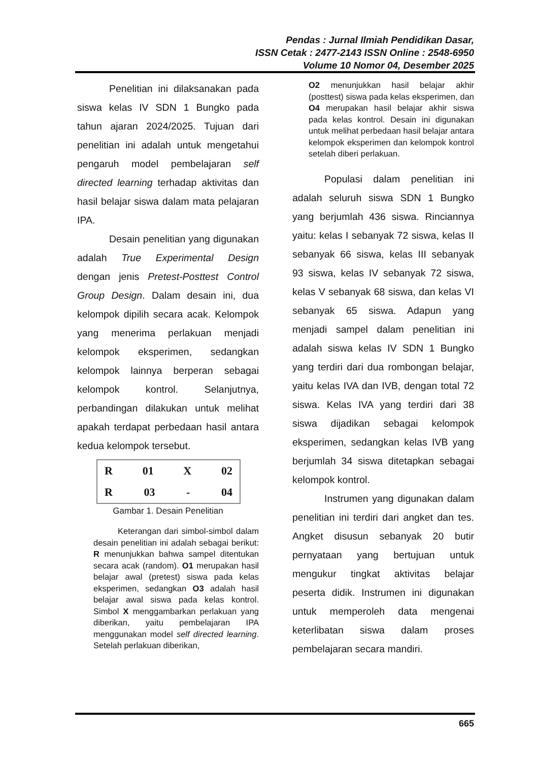Pendas : Jurnal Ilmiah Pendidikan Dasar,
ISSN Cetak : 2477-2143 ISSN Online : 2548-6950
Volume 10 Nomor 04, Desember 2025
Penelitian ini dilaksanakan pada siswa kelas IV SDN 1 Bungko pada tahun ajaran 2024/2025. Tujuan dari penelitian ini adalah untuk mengetahui pengaruh model pembelajaran self directed learning terhadap aktivitas dan hasil belajar siswa dalam mata pelajaran IPA.
Desain penelitian yang digunakan adalah True Experimental Design dengan jenis Pretest-Posttest Control Group Design. Dalam desain ini, dua kelompok dipilih secara acak. Kelompok yang menerima perlakuan menjadi kelompok eksperimen, sedangkan kelompok lainnya berperan sebagai kelompok kontrol. Selanjutnya, perbandingan dilakukan untuk melihat apakah terdapat perbedaan hasil antara kedua kelompok tersebut.
R 01 X 02
R 03 - 04
Gambar 1. Desain Penelitian
Keterangan dari simbol-simbol dalam desain penelitian ini adalah sebagai berikut: R menunjukkan bahwa sampel ditentukan secara acak (random). O1 merupakan hasil belajar awal (pretest) siswa pada kelas eksperimen, sedangkan O3 adalah hasil belajar awal siswa pada kelas kontrol. Simbol X menggambarkan perlakuan yang diberikan, yaitu pembelajaran IPA menggunakan model self directed learning. Setelah perlakuan diberikan,
O2 menunjukkan hasil belajar akhir (posttest) siswa pada kelas eksperimen, dan O4 merupakan hasil belajar akhir siswa pada kelas kontrol. Desain ini digunakan untuk melihat perbedaan hasil belajar antara kelompok eksperimen dan kelompok kontrol setelah diberi perlakuan.
Populasi dalam penelitian ini adalah seluruh siswa SDN 1 Bungko yang berjumlah 436 siswa. Rinciannya yaitu: kelas I sebanyak 72 siswa, kelas II sebanyak 66 siswa, kelas III sebanyak 93 siswa, kelas IV sebanyak 72 siswa, kelas V sebanyak 68 siswa, dan kelas VI sebanyak 65 siswa. Adapun yang menjadi sampel dalam penelitian ini adalah siswa kelas IV SDN 1 Bungko yang terdiri dari dua rombongan belajar, yaitu kelas IVA dan IVB, dengan total 72 siswa. Kelas IVA yang terdiri dari 38 siswa dijadikan sebagai kelompok eksperimen, sedangkan kelas IVB yang berjumlah 34 siswa ditetapkan sebagai kelompok kontrol.
Instrumen yang digunakan dalam penelitian ini terdiri dari angket dan tes. Angket disusun sebanyak 20 butir pernyataan yang bertujuan untuk mengukur tingkat aktivitas belajar peserta didik. Instrumen ini digunakan untuk memperoleh data mengenai keterlibatan siswa dalam proses pembelajaran secara mandiri.
665